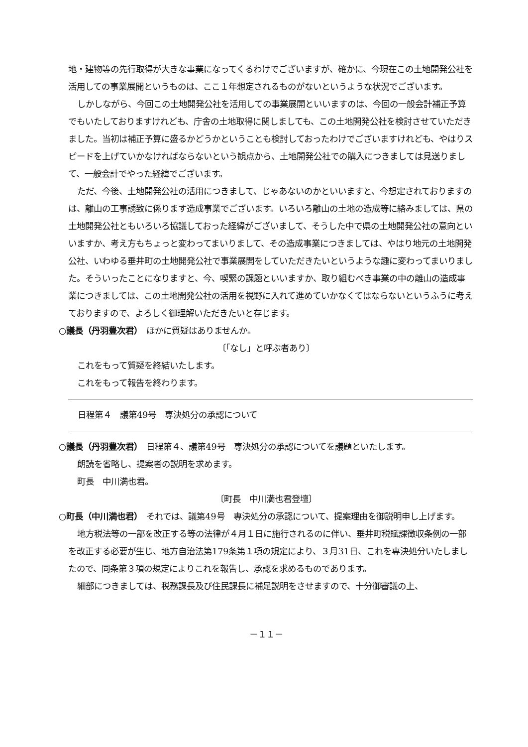地・建物等の先行取得が大きな事業になってくるわけでございますが、確かに、今現在この土地開発公社を活用しての事業展開というものは、ここ１年想定されるものがないというような状況でございます。
しかしながら、今回この土地開発公社を活用しての事業展開といいますのは、今回の一般会計補正予算でもいたしておりますけれども、庁舎の土地取得に関しましても、この土地開発公社を検討させていただきました。当初は補正予算に盛るかどうかということも検討しておったわけでございますけれども、やはりスピードを上げていかなければならないという観点から、土地開発公社での購入につきましては見送りまして、一般会計でやった経緯でございます。
ただ、今後、土地開発公社の活用につきまして、じゃあないのかといいますと、今想定されておりますのは、離山の工事誘致に係ります造成事業でございます。いろいろ離山の土地の造成等に絡みましては、県の土地開発公社ともいろいろ協議しておった経緯がございまして、そうした中で県の土地開発公社の意向といいますか、考え方もちょっと変わってまいりまして、その造成事業につきましては、やはり地元の土地開発公社、いわゆる垂井町の土地開発公社で事業展開をしていただきたいというような趣に変わってまいりました。そういったことになりますと、今、喫緊の課題といいますか、取り組むべき事業の中の離山の造成事業につきましては、この土地開発公社の活用を視野に入れて進めていかなくてはならないというふうに考えておりますので、よろしく御理解いただきたいと存じます。
○議長（丹羽豊次君）　ほかに質疑はありませんか。
〔「なし」と呼ぶ者あり〕
これをもって質疑を終結いたします。
これをもって報告を終わります。
日程第４　議第49号　専決処分の承認について
○議長（丹羽豊次君）　日程第４、議第49号　専決処分の承認についてを議題といたします。
朗読を省略し、提案者の説明を求めます。
町長　中川満也君。
〔町長　中川満也君登壇〕
○町長（中川満也君）　それでは、議第49号　専決処分の承認について、提案理由を御説明申し上げます。
地方税法等の一部を改正する等の法律が４月１日に施行されるのに伴い、垂井町税賦課徴収条例の一部を改正する必要が生じ、地方自治法第179条第１項の規定により、３月31日、これを専決処分いたしましたので、同条第３項の規定によりこれを報告し、承認を求めるものであります。
細部につきましては、税務課長及び住民課長に補足説明をさせますので、十分御審議の上、
－１１－